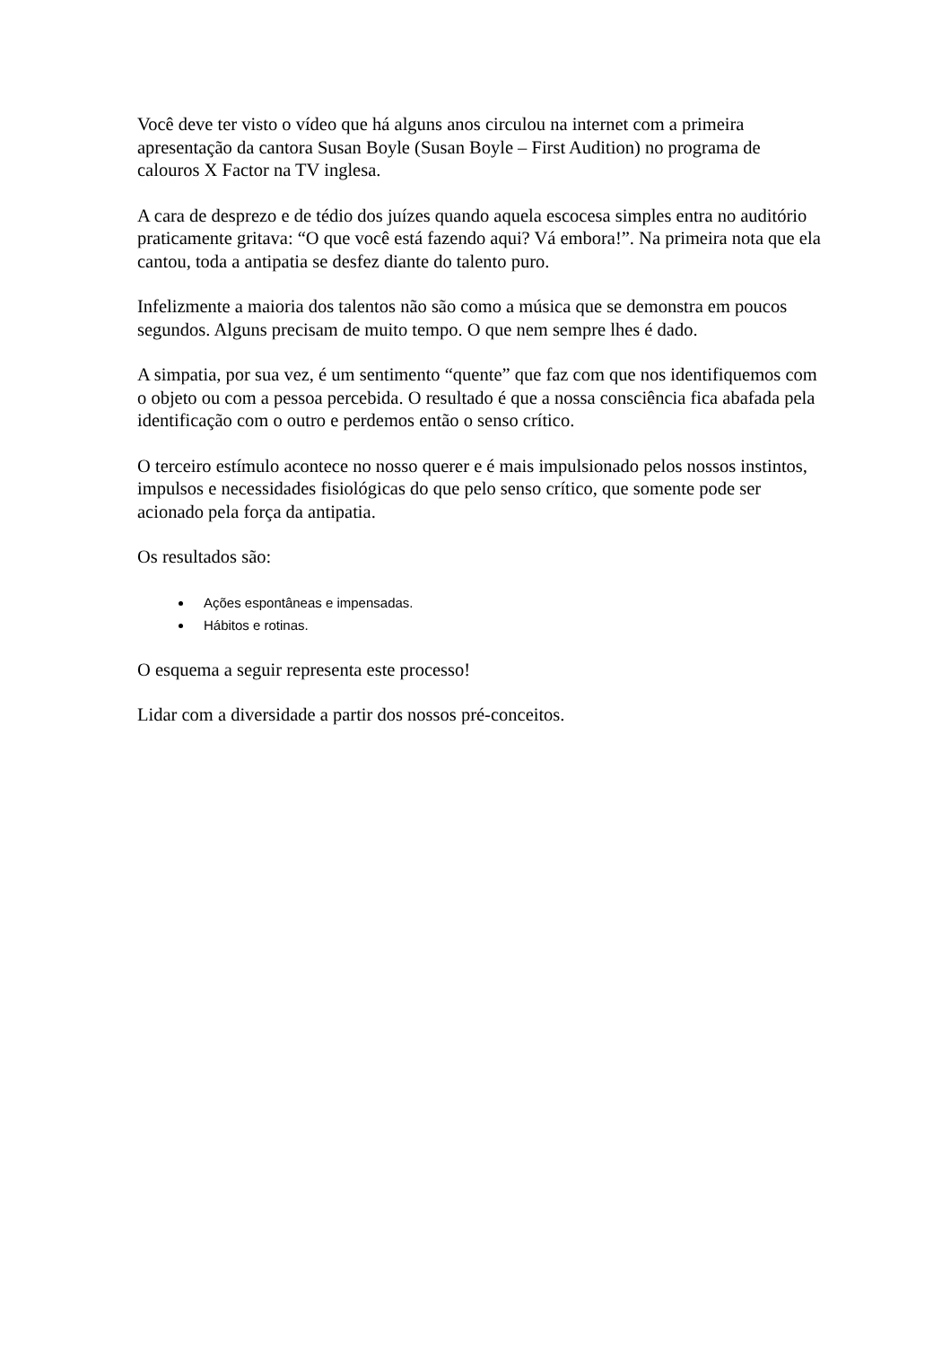Você deve ter visto o vídeo que há alguns anos circulou na internet com a primeira apresentação da cantora Susan Boyle (Susan Boyle – First Audition) no programa de calouros X Factor na TV inglesa.
A cara de desprezo e de tédio dos juízes quando aquela escocesa simples entra no auditório praticamente gritava: “O que você está fazendo aqui? Vá embora!”. Na primeira nota que ela cantou, toda a antipatia se desfez diante do talento puro.
Infelizmente a maioria dos talentos não são como a música que se demonstra em poucos segundos. Alguns precisam de muito tempo. O que nem sempre lhes é dado.
A simpatia, por sua vez, é um sentimento “quente” que faz com que nos identifiquemos com o objeto ou com a pessoa percebida. O resultado é que a nossa consciência fica abafada pela identificação com o outro e perdemos então o senso crítico.
O terceiro estímulo acontece no nosso querer e é mais impulsionado pelos nossos instintos, impulsos e necessidades fisiológicas do que pelo senso crítico, que somente pode ser acionado pela força da antipatia.
Os resultados são:
Ações espontâneas e impensadas.
Hábitos e rotinas.
O esquema a seguir representa este processo!
Lidar com a diversidade a partir dos nossos pré-conceitos.